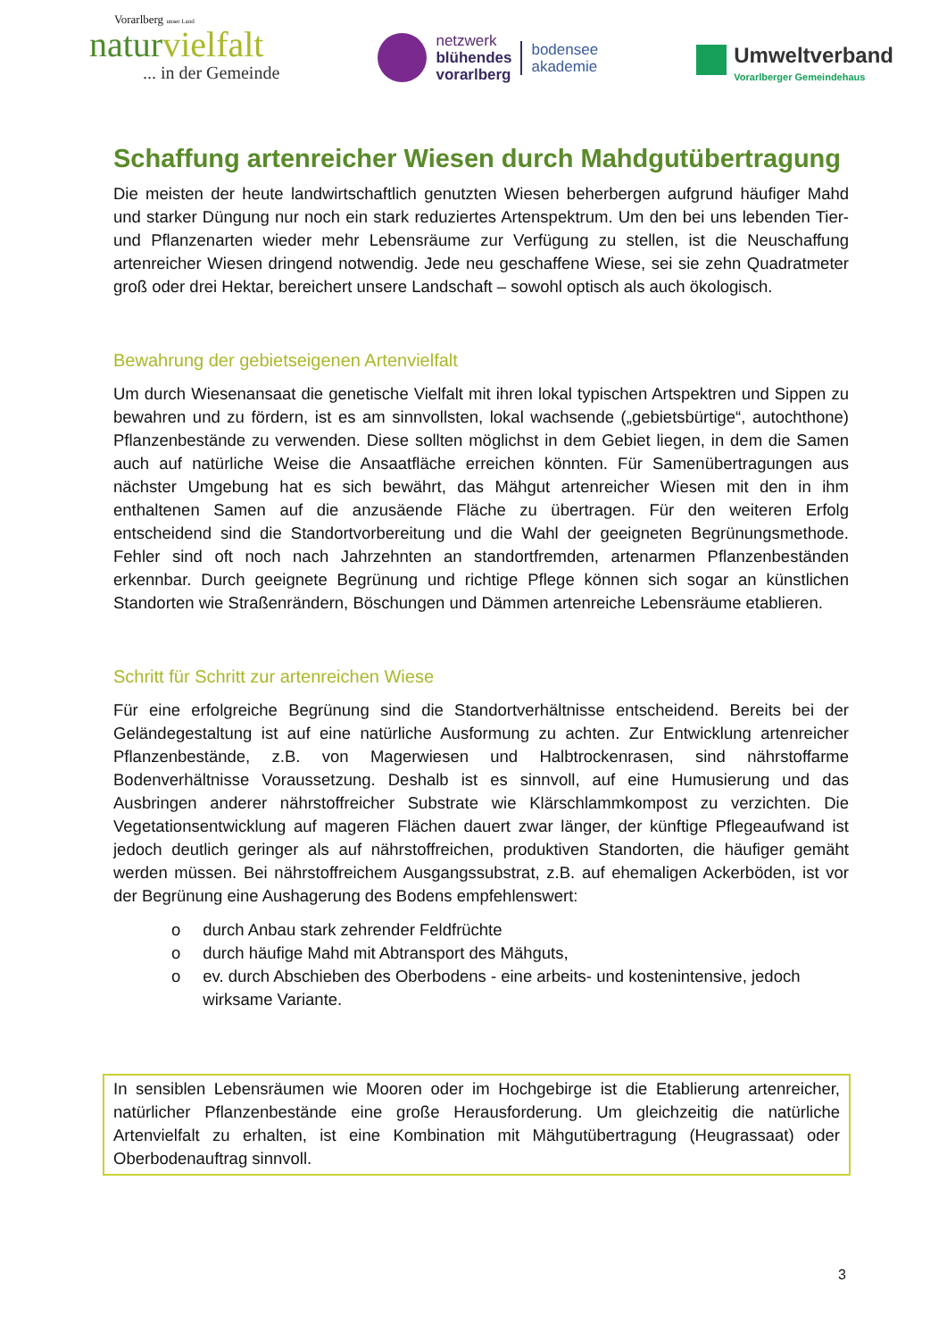Vorarlberg unser Land
naturvielfalt
... in der Gemeinde
netzwerk
blühendes
vorarlberg
bodensee
akademie
Umweltverband
Vorarlberger Gemeindehaus
Schaffung artenreicher Wiesen durch Mahdgutübertragung
Die meisten der heute landwirtschaftlich genutzten Wiesen beherbergen aufgrund häufiger Mahd und starker Düngung nur noch ein stark reduziertes Artenspektrum. Um den bei uns lebenden Tier- und Pflanzenarten wieder mehr Lebensräume zur Verfügung zu stellen, ist die Neuschaffung artenreicher Wiesen dringend notwendig. Jede neu geschaffene Wiese, sei sie zehn Quadratmeter groß oder drei Hektar, bereichert unsere Landschaft – sowohl optisch als auch ökologisch.
Bewahrung der gebietseigenen Artenvielfalt
Um durch Wiesenansaat die genetische Vielfalt mit ihren lokal typischen Artspektren und Sippen zu bewahren und zu fördern, ist es am sinnvollsten, lokal wachsende („gebietsbürtige“, autochthone) Pflanzenbestände zu verwenden. Diese sollten möglichst in dem Gebiet liegen, in dem die Samen auch auf natürliche Weise die Ansaatfläche erreichen könnten. Für Samenübertragungen aus nächster Umgebung hat es sich bewährt, das Mähgut artenreicher Wiesen mit den in ihm enthaltenen Samen auf die anzusäende Fläche zu übertragen. Für den weiteren Erfolg entscheidend sind die Standortvorbereitung und die Wahl der geeigneten Begrünungsmethode. Fehler sind oft noch nach Jahrzehnten an standortfremden, artenarmen Pflanzenbeständen erkennbar. Durch geeignete Begrünung und richtige Pflege können sich sogar an künstlichen Standorten wie Straßenrändern, Böschungen und Dämmen artenreiche Lebensräume etablieren.
Schritt für Schritt zur artenreichen Wiese
Für eine erfolgreiche Begrünung sind die Standortverhältnisse entscheidend. Bereits bei der Geländegestaltung ist auf eine natürliche Ausformung zu achten. Zur Entwicklung artenreicher Pflanzenbestände, z.B. von Magerwiesen und Halbtrockenrasen, sind nährstoffarme Bodenverhältnisse Voraussetzung. Deshalb ist es sinnvoll, auf eine Humusierung und das Ausbringen anderer nährstoffreicher Substrate wie Klärschlammkompost zu verzichten. Die Vegetationsentwicklung auf mageren Flächen dauert zwar länger, der künftige Pflegeaufwand ist jedoch deutlich geringer als auf nährstoffreichen, produktiven Standorten, die häufiger gemäht werden müssen. Bei nährstoffreichem Ausgangssubstrat, z.B. auf ehemaligen Ackerböden, ist vor der Begrünung eine Aushagerung des Bodens empfehlenswert:
o durch Anbau stark zehrender Feldfrüchte
o durch häufige Mahd mit Abtransport des Mähguts,
o ev. durch Abschieben des Oberbodens - eine arbeits- und kostenintensive, jedoch wirksame Variante.
In sensiblen Lebensräumen wie Mooren oder im Hochgebirge ist die Etablierung artenreicher, natürlicher Pflanzenbestände eine große Herausforderung. Um gleichzeitig die natürliche Artenvielfalt zu erhalten, ist eine Kombination mit Mähgutübertragung (Heugrassaat) oder Oberbodenauftrag sinnvoll.
3